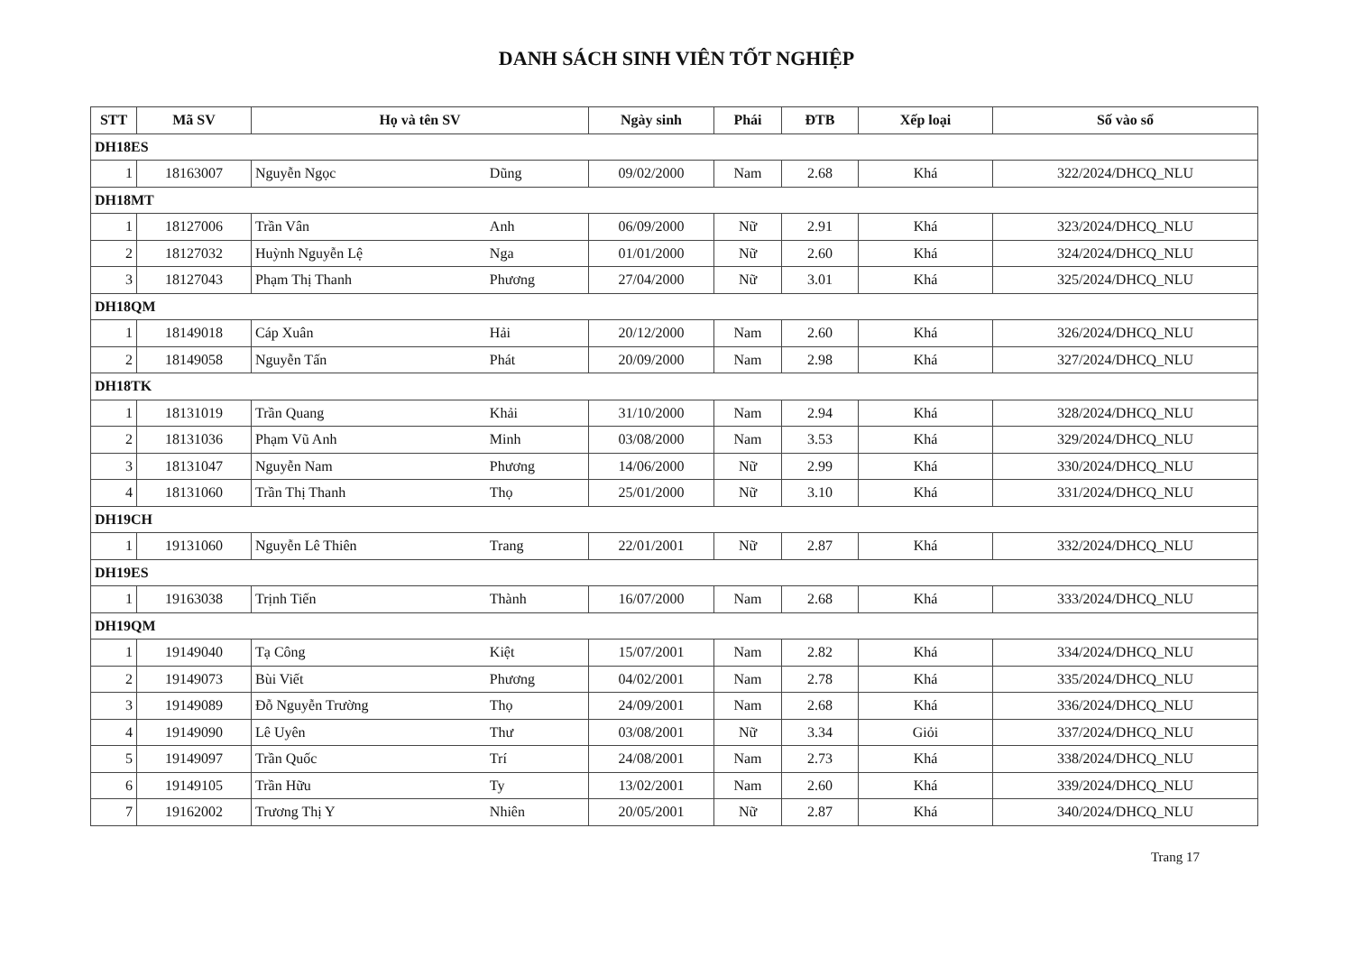DANH SÁCH SINH VIÊN TỐT NGHIỆP
| STT | Mã SV | Họ và tên SV | | Ngày sinh | Phái | ĐTB | Xếp loại | Số vào sổ |
| --- | --- | --- | --- | --- | --- | --- | --- | --- |
| DH18ES | | | | | | | | |
| 1 | 18163007 | Nguyễn Ngọc | Dũng | 09/02/2000 | Nam | 2.68 | Khá | 322/2024/DHCQ_NLU |
| DH18MT | | | | | | | | |
| 1 | 18127006 | Trần Vân | Anh | 06/09/2000 | Nữ | 2.91 | Khá | 323/2024/DHCQ_NLU |
| 2 | 18127032 | Huỳnh Nguyễn Lệ | Nga | 01/01/2000 | Nữ | 2.60 | Khá | 324/2024/DHCQ_NLU |
| 3 | 18127043 | Phạm Thị Thanh | Phương | 27/04/2000 | Nữ | 3.01 | Khá | 325/2024/DHCQ_NLU |
| DH18QM | | | | | | | | |
| 1 | 18149018 | Cáp Xuân | Hải | 20/12/2000 | Nam | 2.60 | Khá | 326/2024/DHCQ_NLU |
| 2 | 18149058 | Nguyễn Tấn | Phát | 20/09/2000 | Nam | 2.98 | Khá | 327/2024/DHCQ_NLU |
| DH18TK | | | | | | | | |
| 1 | 18131019 | Trần Quang | Khải | 31/10/2000 | Nam | 2.94 | Khá | 328/2024/DHCQ_NLU |
| 2 | 18131036 | Phạm Vũ Anh | Minh | 03/08/2000 | Nam | 3.53 | Khá | 329/2024/DHCQ_NLU |
| 3 | 18131047 | Nguyễn Nam | Phương | 14/06/2000 | Nữ | 2.99 | Khá | 330/2024/DHCQ_NLU |
| 4 | 18131060 | Trần Thị Thanh | Thọ | 25/01/2000 | Nữ | 3.10 | Khá | 331/2024/DHCQ_NLU |
| DH19CH | | | | | | | | |
| 1 | 19131060 | Nguyễn Lê Thiên | Trang | 22/01/2001 | Nữ | 2.87 | Khá | 332/2024/DHCQ_NLU |
| DH19ES | | | | | | | | |
| 1 | 19163038 | Trịnh Tiến | Thành | 16/07/2000 | Nam | 2.68 | Khá | 333/2024/DHCQ_NLU |
| DH19QM | | | | | | | | |
| 1 | 19149040 | Tạ Công | Kiệt | 15/07/2001 | Nam | 2.82 | Khá | 334/2024/DHCQ_NLU |
| 2 | 19149073 | Bùi Viết | Phương | 04/02/2001 | Nam | 2.78 | Khá | 335/2024/DHCQ_NLU |
| 3 | 19149089 | Đỗ Nguyễn Trường | Thọ | 24/09/2001 | Nam | 2.68 | Khá | 336/2024/DHCQ_NLU |
| 4 | 19149090 | Lê Uyên | Thư | 03/08/2001 | Nữ | 3.34 | Giỏi | 337/2024/DHCQ_NLU |
| 5 | 19149097 | Trần Quốc | Trí | 24/08/2001 | Nam | 2.73 | Khá | 338/2024/DHCQ_NLU |
| 6 | 19149105 | Trần Hữu | Ty | 13/02/2001 | Nam | 2.60 | Khá | 339/2024/DHCQ_NLU |
| 7 | 19162002 | Trương Thị Y | Nhiên | 20/05/2001 | Nữ | 2.87 | Khá | 340/2024/DHCQ_NLU |
Trang 17